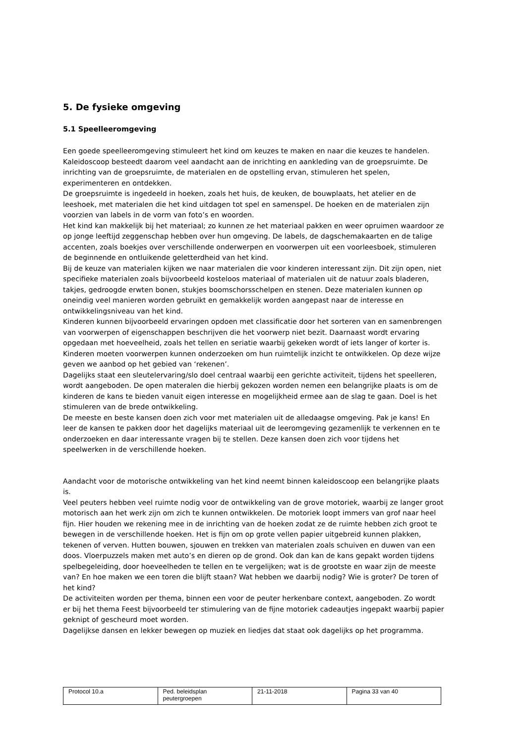5. De fysieke omgeving
5.1 Speelleeromgeving
Een goede speelleeromgeving stimuleert het kind om keuzes te maken en naar die keuzes te handelen. Kaleidoscoop besteedt daarom veel aandacht aan de inrichting en aankleding van de groepsruimte. De inrichting van de groepsruimte, de materialen en de opstelling ervan, stimuleren het spelen, experimenteren en ontdekken.
De groepsruimte is ingedeeld in hoeken, zoals het huis, de keuken, de bouwplaats, het atelier en de leeshoek, met materialen die het kind uitdagen tot spel en samenspel. De hoeken en de materialen zijn voorzien van labels in de vorm van foto’s en woorden.
Het kind kan makkelijk bij het materiaal; zo kunnen ze het materiaal pakken en weer opruimen waardoor ze op jonge leeftijd zeggenschap hebben over hun omgeving. De labels, de dagschemakaarten en de talige accenten, zoals boekjes over verschillende onderwerpen en voorwerpen uit een voorleesboek, stimuleren de beginnende en ontluikende geletterdheid van het kind.
Bij de keuze van materialen kijken we naar materialen die voor kinderen interessant zijn. Dit zijn open, niet specifieke materialen zoals bijvoorbeeld kosteloos materiaal of materialen uit de natuur zoals bladeren, takjes, gedroogde erwten bonen, stukjes boomschorsschelpen en stenen. Deze materialen kunnen op oneindig veel manieren worden gebruikt en gemakkelijk worden aangepast naar de interesse en ontwikkelingsniveau van het kind.
Kinderen kunnen bijvoorbeeld ervaringen opdoen met classificatie door het sorteren van en samenbrengen van voorwerpen of eigenschappen beschrijven die het voorwerp niet bezit. Daarnaast wordt ervaring opgedaan met hoeveelheid, zoals het tellen en seriatie waarbij gekeken wordt of iets langer of korter is. Kinderen moeten voorwerpen kunnen onderzoeken om hun ruimtelijk inzicht te ontwikkelen. Op deze wijze geven we aanbod op het gebied van ‘rekenen’.
Dagelijks staat een sleutelervaring/slo doel centraal waarbij een gerichte activiteit, tijdens het speelleren, wordt aangeboden. De open materalen die hierbij gekozen worden nemen een belangrijke plaats is om de kinderen de kans te bieden vanuit eigen interesse en mogelijkheid ermee aan de slag te gaan. Doel is het stimuleren van de brede ontwikkeling.
De meeste en beste kansen doen zich voor met materialen uit de alledaagse omgeving. Pak je kans! En leer de kansen te pakken door het dagelijks materiaal uit de leeromgeving gezamenlijk te verkennen en te onderzoeken en daar interessante vragen bij te stellen. Deze kansen doen zich voor tijdens het speelwerken in de verschillende hoeken.
Aandacht voor de motorische ontwikkeling van het kind neemt binnen kaleidoscoop een belangrijke plaats is.
Veel peuters hebben veel ruimte nodig voor de ontwikkeling van de grove motoriek, waarbij ze langer groot motorisch aan het werk zijn om zich te kunnen ontwikkelen. De motoriek loopt immers van grof naar heel fijn. Hier houden we rekening mee in de inrichting van de hoeken zodat ze de ruimte hebben zich groot te bewegen in de verschillende hoeken. Het is fijn om op grote vellen papier uitgebreid kunnen plakken, tekenen of verven. Hutten bouwen, sjouwen en trekken van materialen zoals schuiven en duwen van een doos. Vloerpuzzels maken met auto’s en dieren op de grond. Ook dan kan de kans gepakt worden tijdens spelbegeleiding, door hoeveelheden te tellen en te vergelijken; wat is de grootste en waar zijn de meeste van? En hoe maken we een toren die blijft staan? Wat hebben we daarbij nodig? Wie is groter? De toren of het kind?
De activiteiten worden per thema, binnen een voor de peuter herkenbare context, aangeboden. Zo wordt er bij het thema Feest bijvoorbeeld ter stimulering van de fijne motoriek cadeautjes ingepakt waarbij papier geknipt of gescheurd moet worden.
Dagelijkse dansen en lekker bewegen op muziek en liedjes dat staat ook dagelijks op het programma.
| Protocol 10.a | Ped. beleidsplan peutergroepen | 21-11-2018 | Pagina 33 van 40 |